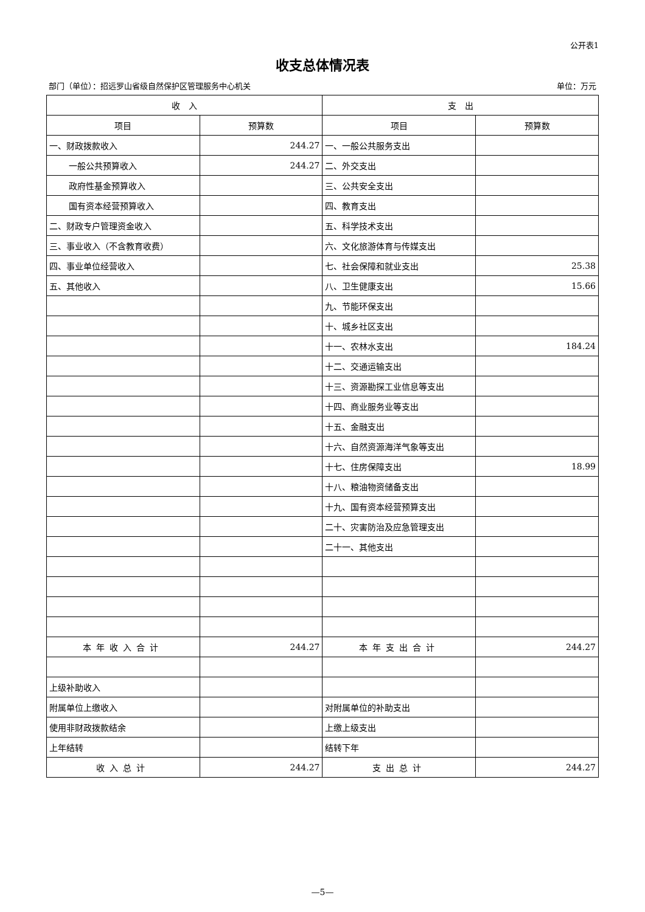公开表1
收支总体情况表
部门（单位）：招远罗山省级自然保护区管理服务中心机关 单位：万元
| 收 入 | | 支 出 | |
| --- | --- | --- | --- |
| 项目 | 预算数 | 项目 | 预算数 |
| 一、财政拨款收入 | 244.27 | 一、一般公共服务支出 | |
| 一般公共预算收入 | 244.27 | 二、外交支出 | |
| 政府性基金预算收入 | | 三、公共安全支出 | |
| 国有资本经营预算收入 | | 四、教育支出 | |
| 二、财政专户管理资金收入 | | 五、科学技术支出 | |
| 三、事业收入（不含教育收费） | | 六、文化旅游体育与传媒支出 | |
| 四、事业单位经营收入 | | 七、社会保障和就业支出 | 25.38 |
| 五、其他收入 | | 八、卫生健康支出 | 15.66 |
| | | 九、节能环保支出 | |
| | | 十、城乡社区支出 | |
| | | 十一、农林水支出 | 184.24 |
| | | 十二、交通运输支出 | |
| | | 十三、资源勘探工业信息等支出 | |
| | | 十四、商业服务业等支出 | |
| | | 十五、金融支出 | |
| | | 十六、自然资源海洋气象等支出 | |
| | | 十七、住房保障支出 | 18.99 |
| | | 十八、粮油物资储备支出 | |
| | | 十九、国有资本经营预算支出 | |
| | | 二十、灾害防治及应急管理支出 | |
| | | 二十一、其他支出 | |
| 本年收入合计 | 244.27 | 本年支出合计 | 244.27 |
| 上级补助收入 | | | |
| 附属单位上缴收入 | | 对附属单位的补助支出 | |
| 使用非财政拨款结余 | | 上缴上级支出 | |
| 上年结转 | | 结转下年 | |
| 收入总计 | 244.27 | 支出总计 | 244.27 |
—5—